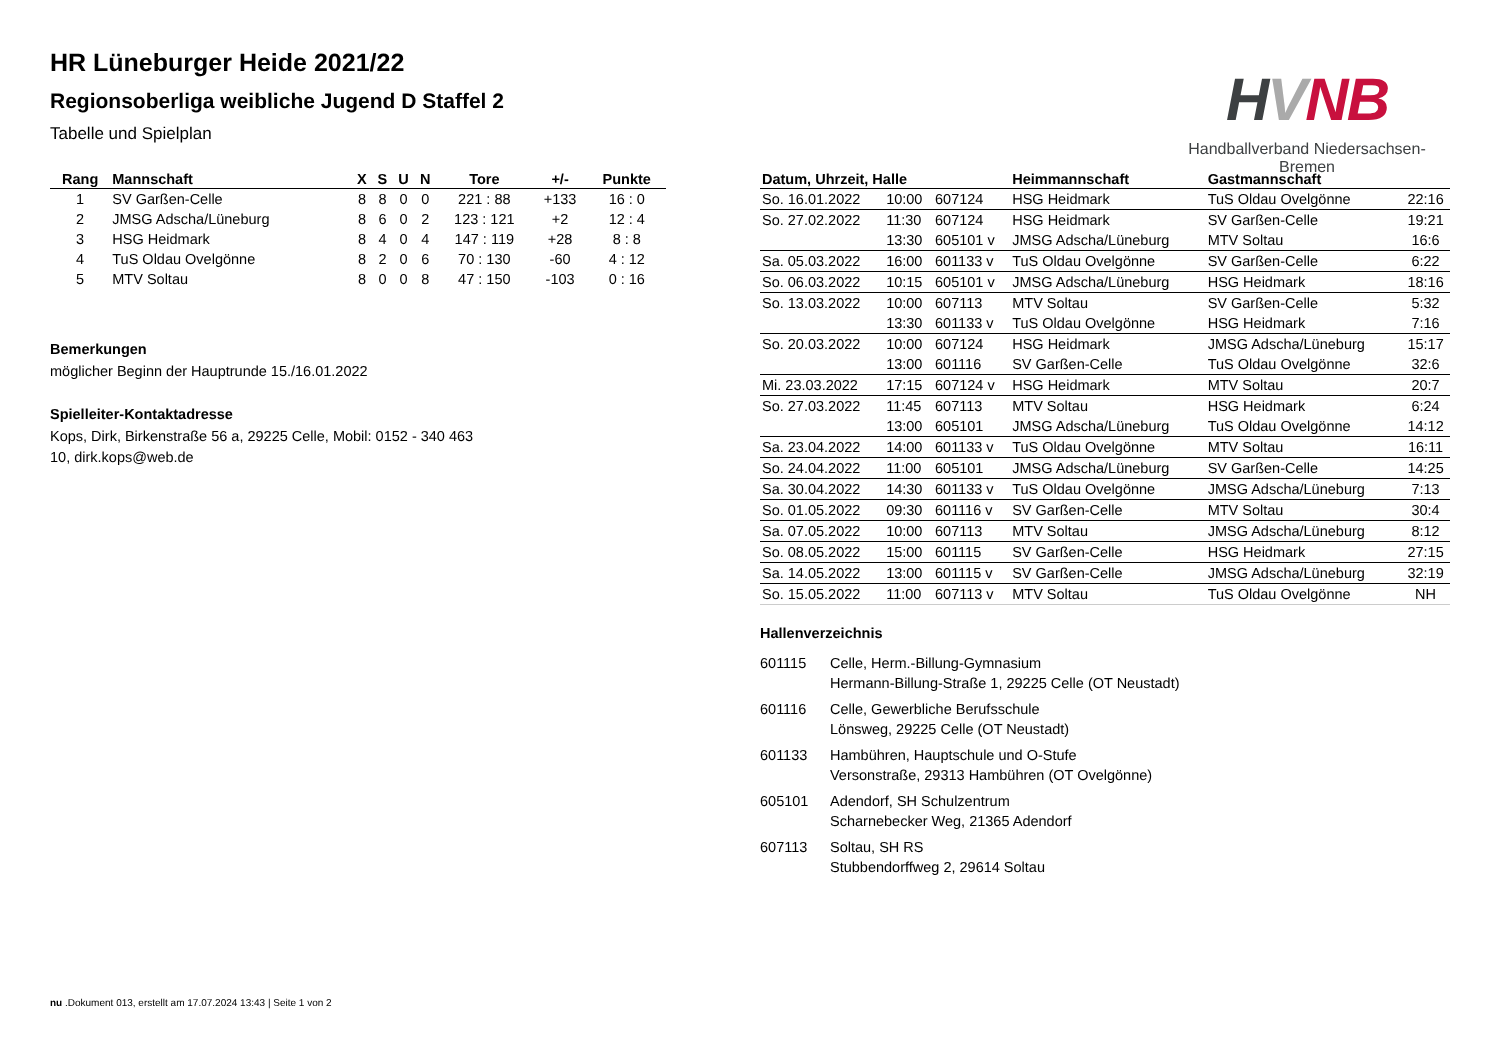HR Lüneburger Heide 2021/22
Regionsoberliga weibliche Jugend D Staffel 2
Tabelle und Spielplan
HVNB
Handballverband Niedersachsen-Bremen
| Rang | Mannschaft | X | S | U | N | Tore | +/- | Punkte |
| --- | --- | --- | --- | --- | --- | --- | --- | --- |
| 1 | SV Garßen-Celle | 8 | 8 | 0 | 0 | 221 : 88 | +133 | 16 : 0 |
| 2 | JMSG Adscha/Lüneburg | 8 | 6 | 0 | 2 | 123 : 121 | +2 | 12 : 4 |
| 3 | HSG Heidmark | 8 | 4 | 0 | 4 | 147 : 119 | +28 | 8 : 8 |
| 4 | TuS Oldau Ovelgönne | 8 | 2 | 0 | 6 | 70 : 130 | -60 | 4 : 12 |
| 5 | MTV Soltau | 8 | 0 | 0 | 8 | 47 : 150 | -103 | 0 : 16 |
Bemerkungen
möglicher Beginn der Hauptrunde 15./16.01.2022
Spielleiter-Kontaktadresse
Kops, Dirk, Birkenstraße 56 a, 29225 Celle, Mobil: 0152 - 340 463
10, dirk.kops@web.de
| Datum, Uhrzeit, Halle | | | Heimmannschaft | Gastmannschaft | |
| --- | --- | --- | --- | --- | --- |
| So. 16.01.2022 | 10:00 | 607124 | HSG Heidmark | TuS Oldau Ovelgönne | 22:16 |
| So. 27.02.2022 | 11:30 | 607124 | HSG Heidmark | SV Garßen-Celle | 19:21 |
| | 13:30 | 605101 v | JMSG Adscha/Lüneburg | MTV Soltau | 16:6 |
| Sa. 05.03.2022 | 16:00 | 601133 v | TuS Oldau Ovelgönne | SV Garßen-Celle | 6:22 |
| So. 06.03.2022 | 10:15 | 605101 v | JMSG Adscha/Lüneburg | HSG Heidmark | 18:16 |
| So. 13.03.2022 | 10:00 | 607113 | MTV Soltau | SV Garßen-Celle | 5:32 |
| | 13:30 | 601133 v | TuS Oldau Ovelgönne | HSG Heidmark | 7:16 |
| So. 20.03.2022 | 10:00 | 607124 | HSG Heidmark | JMSG Adscha/Lüneburg | 15:17 |
| | 13:00 | 601116 | SV Garßen-Celle | TuS Oldau Ovelgönne | 32:6 |
| Mi. 23.03.2022 | 17:15 | 607124 v | HSG Heidmark | MTV Soltau | 20:7 |
| So. 27.03.2022 | 11:45 | 607113 | MTV Soltau | HSG Heidmark | 6:24 |
| | 13:00 | 605101 | JMSG Adscha/Lüneburg | TuS Oldau Ovelgönne | 14:12 |
| Sa. 23.04.2022 | 14:00 | 601133 v | TuS Oldau Ovelgönne | MTV Soltau | 16:11 |
| So. 24.04.2022 | 11:00 | 605101 | JMSG Adscha/Lüneburg | SV Garßen-Celle | 14:25 |
| Sa. 30.04.2022 | 14:30 | 601133 v | TuS Oldau Ovelgönne | JMSG Adscha/Lüneburg | 7:13 |
| So. 01.05.2022 | 09:30 | 601116 v | SV Garßen-Celle | MTV Soltau | 30:4 |
| Sa. 07.05.2022 | 10:00 | 607113 | MTV Soltau | JMSG Adscha/Lüneburg | 8:12 |
| So. 08.05.2022 | 15:00 | 601115 | SV Garßen-Celle | HSG Heidmark | 27:15 |
| Sa. 14.05.2022 | 13:00 | 601115 v | SV Garßen-Celle | JMSG Adscha/Lüneburg | 32:19 |
| So. 15.05.2022 | 11:00 | 607113 v | MTV Soltau | TuS Oldau Ovelgönne | NH |
Hallenverzeichnis
601115 Celle, Herm.-Billung-Gymnasium
Hermann-Billung-Straße 1, 29225 Celle (OT Neustadt)
601116 Celle, Gewerbliche Berufsschule
Lönsweg, 29225 Celle (OT Neustadt)
601133 Hambühren, Hauptschule und O-Stufe
Versonstraße, 29313 Hambühren (OT Ovelgönne)
605101 Adendorf, SH Schulzentrum
Scharnebecker Weg, 21365 Adendorf
607113 Soltau, SH RS
Stubbendorffweg 2, 29614 Soltau
nu .Dokument 013, erstellt am 17.07.2024 13:43 | Seite 1 von 2